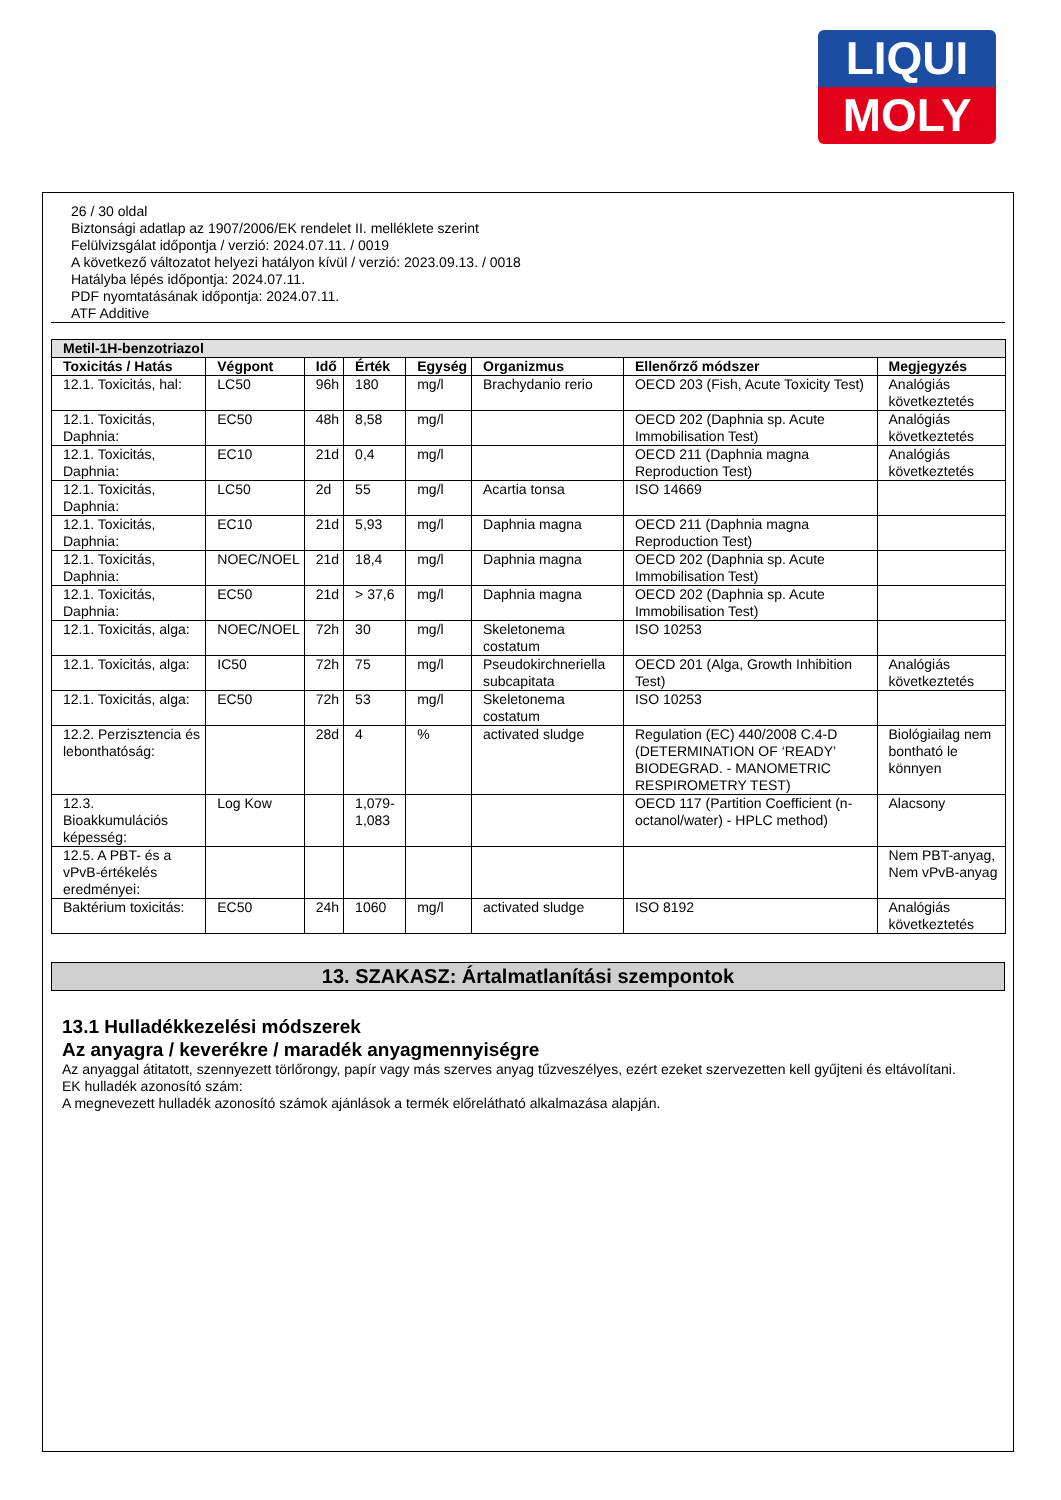LIQUI
MOLY
26 / 30 oldal
Biztonsági adatlap az 1907/2006/EK rendelet II. melléklete szerint
Felülvizsgálat időpontja / verzió: 2024.07.11. / 0019
A következő változatot helyezi hatályon kívül / verzió: 2023.09.13. / 0018
Hatályba lépés időpontja: 2024.07.11.
PDF nyomtatásának időpontja: 2024.07.11.
ATF Additive
| Metil-1H-benzotriazol | | | | | | | |
| Toxicitás / Hatás | Végpont | Idő | Érték | Egység | Organizmus | Ellenőrző módszer | Megjegyzés |
| 12.1. Toxicitás, hal: | LC50 | 96h | 180 | mg/l | Brachydanio rerio | OECD 203 (Fish, Acute Toxicity Test) | Analógiás következtetés |
| 12.1. Toxicitás, Daphnia: | EC50 | 48h | 8,58 | mg/l | | OECD 202 (Daphnia sp. Acute Immobilisation Test) | Analógiás következtetés |
| 12.1. Toxicitás, Daphnia: | EC10 | 21d | 0,4 | mg/l | | OECD 211 (Daphnia magna Reproduction Test) | Analógiás következtetés |
| 12.1. Toxicitás, Daphnia: | LC50 | 2d | 55 | mg/l | Acartia tonsa | ISO 14669 | |
| 12.1. Toxicitás, Daphnia: | EC10 | 21d | 5,93 | mg/l | Daphnia magna | OECD 211 (Daphnia magna Reproduction Test) | |
| 12.1. Toxicitás, Daphnia: | NOEC/NOEL | 21d | 18,4 | mg/l | Daphnia magna | OECD 202 (Daphnia sp. Acute Immobilisation Test) | |
| 12.1. Toxicitás, Daphnia: | EC50 | 21d | > 37,6 | mg/l | Daphnia magna | OECD 202 (Daphnia sp. Acute Immobilisation Test) | |
| 12.1. Toxicitás, alga: | NOEC/NOEL | 72h | 30 | mg/l | Skeletonema costatum | ISO 10253 | |
| 12.1. Toxicitás, alga: | IC50 | 72h | 75 | mg/l | Pseudokirchneriella subcapitata | OECD 201 (Alga, Growth Inhibition Test) | Analógiás következtetés |
| 12.1. Toxicitás, alga: | EC50 | 72h | 53 | mg/l | Skeletonema costatum | ISO 10253 | |
| 12.2. Perzisztencia és lebonthatóság: | | 28d | 4 | % | activated sludge | Regulation (EC) 440/2008 C.4-D (DETERMINATION OF ‘READY’ BIODEGRAD. - MANOMETRIC RESPIROMETRY TEST) | Biológiailag nem bontható le könnyen |
| 12.3. Bioakkumulációs képesség: | Log Kow | | 1,079-1,083 | | | OECD 117 (Partition Coefficient (n-octanol/water) - HPLC method) | Alacsony |
| 12.5. A PBT- és a vPvB-értékelés eredményei: | | | | | | | Nem PBT-anyag, Nem vPvB-anyag |
| Baktérium toxicitás: | EC50 | 24h | 1060 | mg/l | activated sludge | ISO 8192 | Analógiás következtetés |
13. SZAKASZ: Ártalmatlanítási szempontok
13.1 Hulladékkezelési módszerek
Az anyagra / keverékre / maradék anyagmennyiségre
Az anyaggal átitatott, szennyezett törlőrongy, papír vagy más szerves anyag tűzveszélyes, ezért ezeket szervezetten kell gyűjteni és eltávolítani.
EK hulladék azonosító szám:
A megnevezett hulladék azonosító számok ajánlások a termék előrelátható alkalmazása alapján.